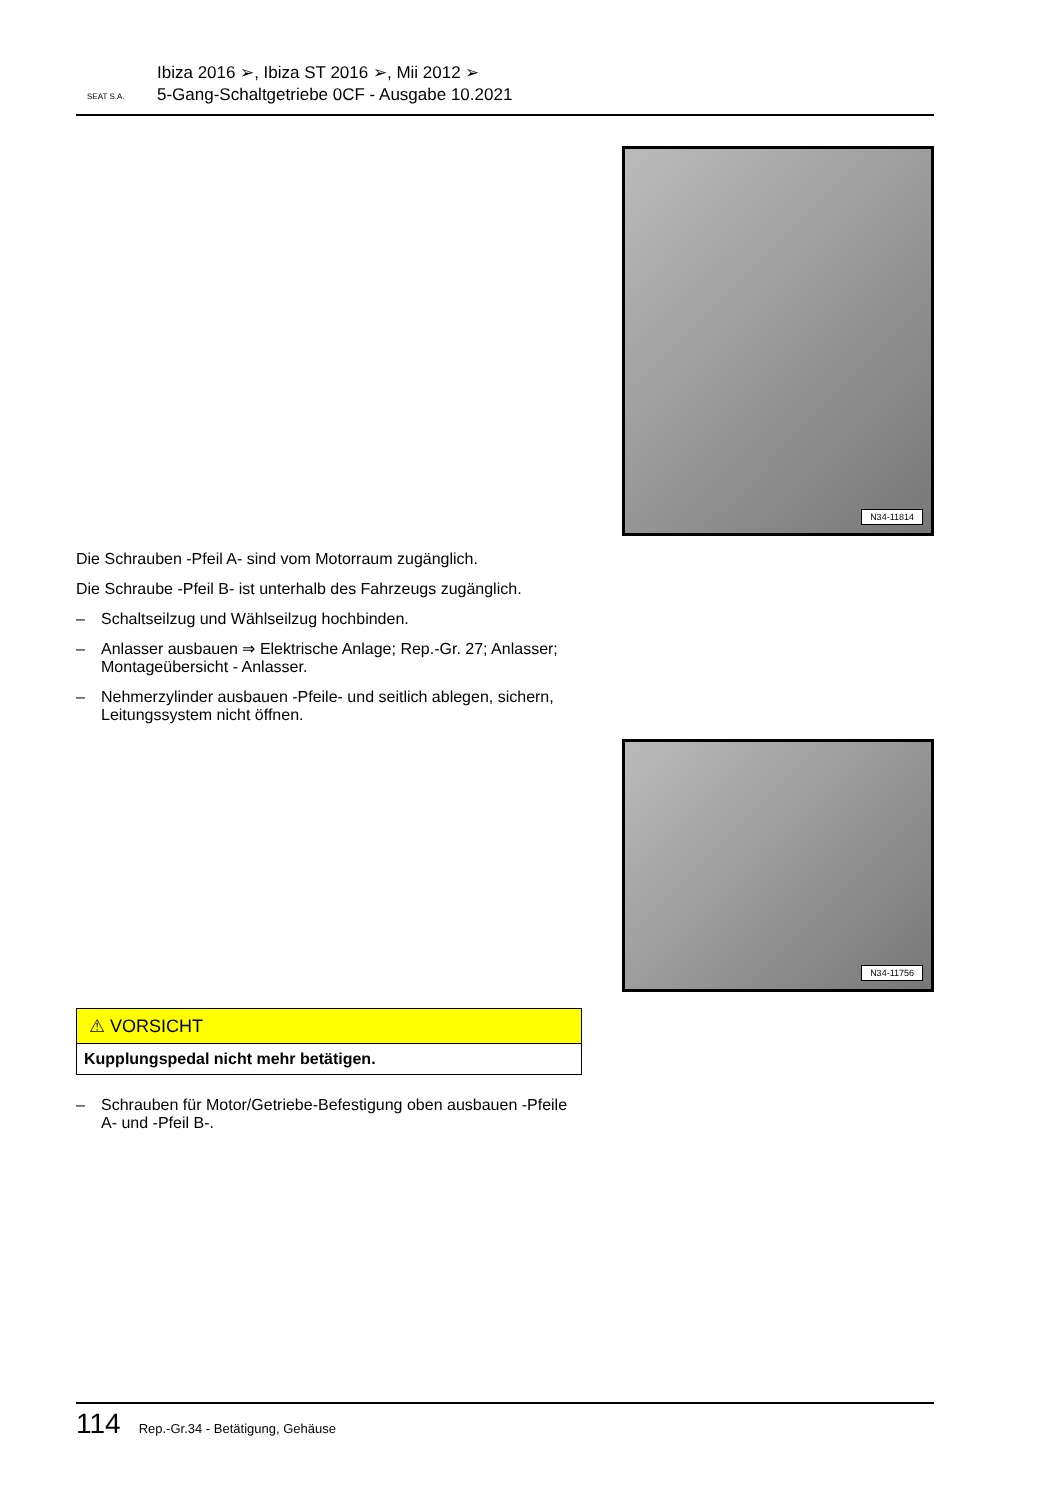SEAT S.A.
Ibiza 2016 ➢, Ibiza ST 2016 ➢, Mii 2012 ➢
5-Gang-Schaltgetriebe 0CF - Ausgabe 10.2021
N34-11814
Die Schrauben -Pfeil A- sind vom Motorraum zugänglich.
Die Schraube -Pfeil B- ist unterhalb des Fahrzeugs zugänglich.
– Schaltseilzug und Wählseilzug hochbinden.
– Anlasser ausbauen ⇒ Elektrische Anlage; Rep.-Gr. 27; Anlasser; Montageübersicht - Anlasser.
– Nehmerzylinder ausbauen -Pfeile- und seitlich ablegen, sichern, Leitungssystem nicht öffnen.
N34-11756
⚠ VORSICHT
Kupplungspedal nicht mehr betätigen.
– Schrauben für Motor/Getriebe-Befestigung oben ausbauen -Pfeile A- und -Pfeil B-.
114 Rep.-Gr.34 - Betätigung, Gehäuse